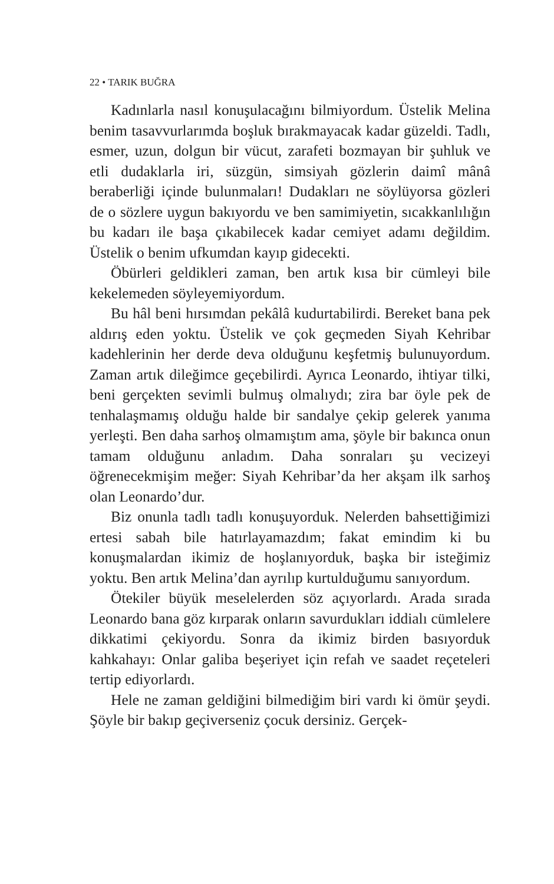22 • TARIK BUĞRA
Kadınlarla nasıl konuşulacağını bilmiyordum. Üstelik Melina benim tasavvurlarımda boşluk bırakmayacak kadar güzeldi. Tadlı, esmer, uzun, dolgun bir vücut, zarafeti bozmayan bir şuhluk ve etli dudaklarla iri, süzgün, simsiyah gözlerin daimî mânâ beraberliği içinde bulunmaları! Dudakları ne söylüyorsa gözleri de o sözlere uygun bakıyordu ve ben samimiyetin, sıcakkanlılığın bu kadarı ile başa çıkabilecek kadar cemiyet adamı değildim. Üstelik o benim ufkumdan kayıp gidecekti.
Öbürleri geldikleri zaman, ben artık kısa bir cümleyi bile kekelemeden söyleyemiyordum.
Bu hâl beni hırsımdan pekâlâ kudurtabilirdi. Bereket bana pek aldırış eden yoktu. Üstelik ve çok geçmeden Siyah Kehribar kadehlerinin her derde deva olduğunu keşfetmiş bulunuyordum. Zaman artık dileğimce geçebilirdi. Ayrıca Leonardo, ihtiyar tilki, beni gerçekten sevimli bulmuş olmalıydı; zira bar öyle pek de tenhalaşmamış olduğu halde bir sandalye çekip gelerek yanıma yerleşti. Ben daha sarhoş olmamıştım ama, şöyle bir bakınca onun tamam olduğunu anladım. Daha sonraları şu vecizeyi öğrenecekmişim meğer: Siyah Kehribar’da her akşam ilk sarhoş olan Leonardo’dur.
Biz onunla tadlı tadlı konuşuyorduk. Nelerden bahsettiğimizi ertesi sabah bile hatırlayamazdım; fakat emindim ki bu konuşmalardan ikimiz de hoşlanıyorduk, başka bir isteğimiz yoktu. Ben artık Melina’dan ayrılıp kurtulduğumu sanıyordum.
Ötekiler büyük meselelerden söz açıyorlardı. Arada sırada Leonardo bana göz kırparak onların savurdukları iddialı cümlelere dikkatimi çekiyordu. Sonra da ikimiz birden basıyorduk kahkahayı: Onlar galiba beşeriyet için refah ve saadet reçeteleri tertip ediyorlardı.
Hele ne zaman geldiğini bilmediğim biri vardı ki ömür şeydi. Şöyle bir bakıp geçiverseniz çocuk dersiniz. Gerçek-